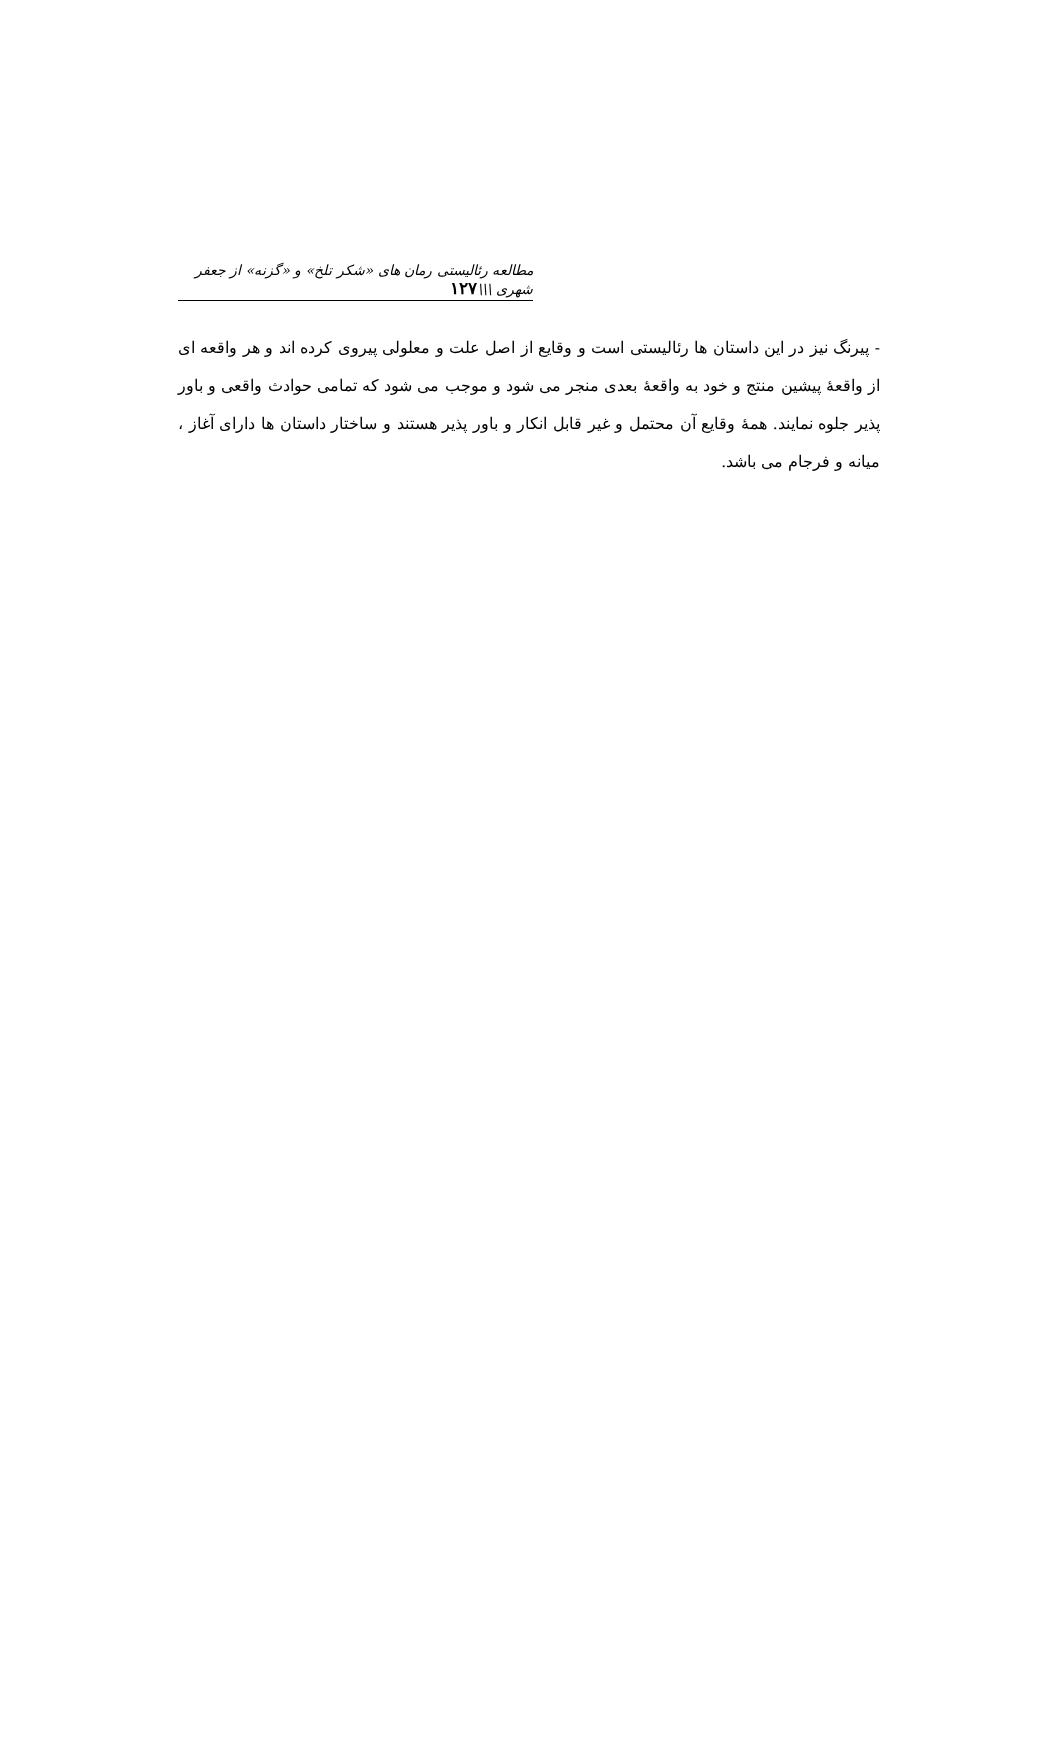مطالعه رئالیستی رمان های «شکر تلخ» و «گزنه» از جعفر شهری \\\۱۲۷
- پیرنگ نیز در این داستان ها رئالیستی است و وقایع از اصل علت و معلولی پیروی کرده اند و هر واقعه ای از واقعهٔ پیشین منتج و خود به واقعهٔ بعدی منجر می شود و موجب می شود که تمامی حوادث واقعی و باور پذیر جلوه نمایند. همهٔ وقایع آن محتمل و غیر قابل انکار و باور پذیر هستند و ساختار داستان ها دارای آغاز ، میانه و فرجام می باشد.